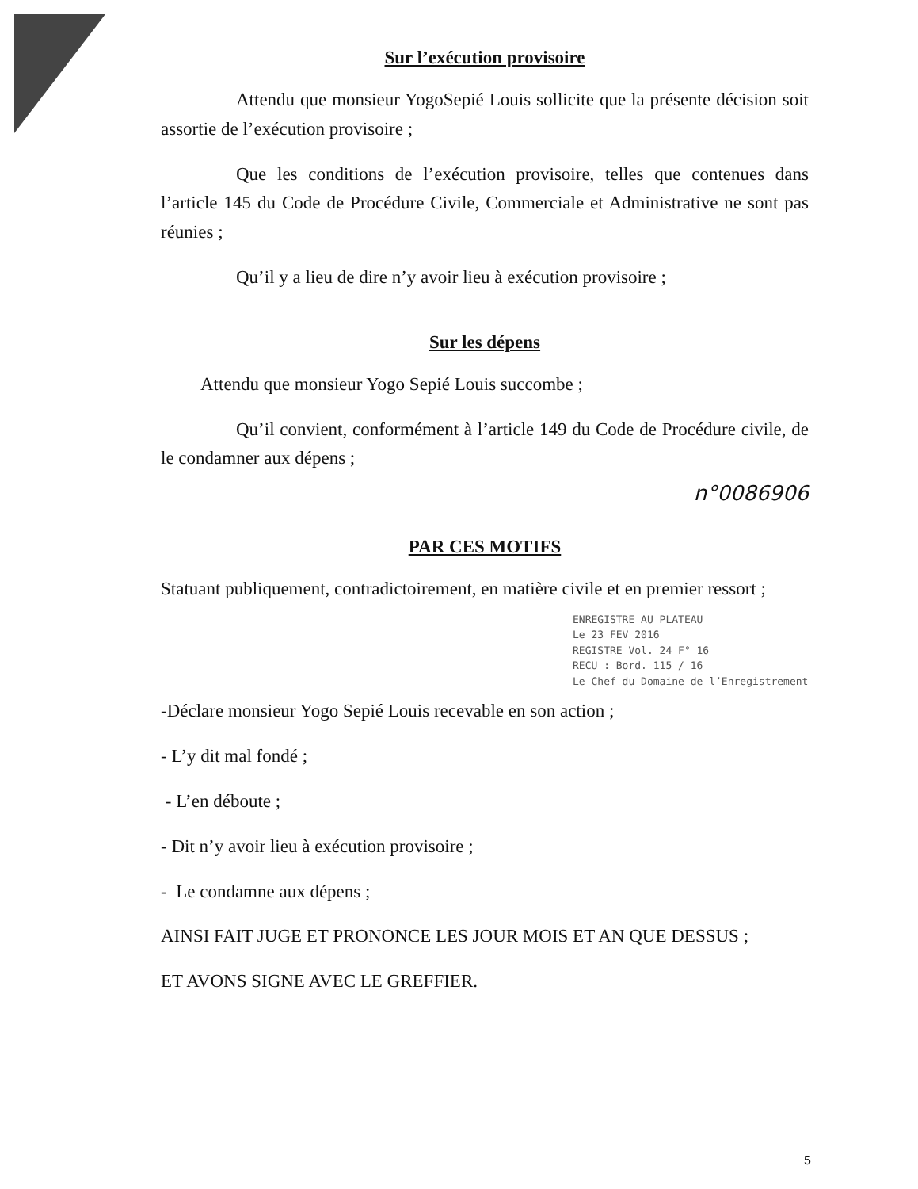Sur l’exécution provisoire
Attendu que monsieur YogoSepié Louis sollicite que la présente décision soit assortie de l’exécution provisoire ;
Que les conditions de l’exécution provisoire, telles que contenues dans l’article 145 du Code de Procédure Civile, Commerciale et Administrative ne sont pas réunies ;
Qu’il y a lieu de dire n’y avoir lieu à exécution provisoire ;
Sur les dépens
Attendu que monsieur Yogo Sepié Louis succombe ;
Qu’il convient, conformément à l’article 149 du Code de Procédure civile, de le condamner aux dépens ;
n°0086906
PAR CES MOTIFS
Statuant publiquement, contradictoirement, en matière civile et en premier ressort ;
ENREGISTRE AU PLATEAU
Le 23 FEV 2016
REGISTRE Vol. 24 F° 16
RECU : Bord. 115 / 16
Le Chef du Domaine de l’Enregistrement
-Déclare monsieur Yogo Sepié Louis recevable en son action ;
- L’y dit mal fondé ;
- L’en déboute ;
- Dit n’y avoir lieu à exécution provisoire ;
- Le condamne aux dépens ;
AINSI FAIT JUGE ET PRONONCE LES JOUR MOIS ET AN QUE DESSUS ;
ET AVONS SIGNE AVEC LE GREFFIER.
5